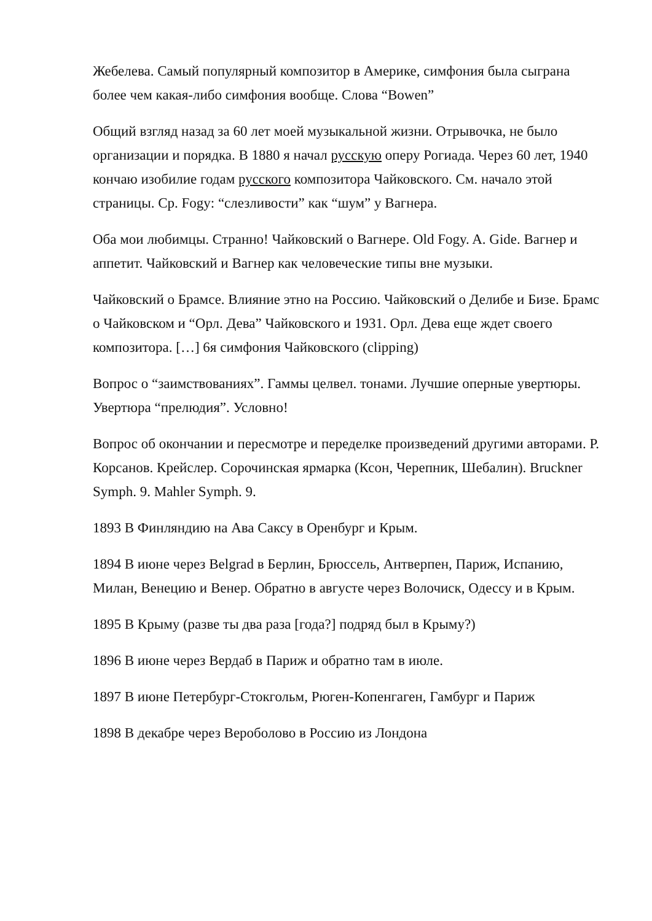Жебелева. Самый популярный композитор в Америке, симфония была сыграна более чем какая-либо симфония вообще. Слова “Bowen”
Общий взгляд назад за 60 лет моей музыкальной жизни. Отрывочка, не было организации и порядка. В 1880 я начал русскую оперу Рогиада. Через 60 лет, 1940 кончаю изобилие годам русского композитора Чайковского. См. начало этой страницы. Ср. Fogy: “слезливости” как “шум” у Вагнера.
Оба мои любимцы. Странно! Чайковский о Вагнере. Old Fogy. A. Gide. Вагнер и аппетит. Чайковский и Вагнер как человеческие типы вне музыки.
Чайковский о Брамсе. Влияние этно на Россию. Чайковский о Делибе и Бизе. Брамс о Чайковском и “Орл. Дева” Чайковского и 1931. Орл. Дева еще ждет своего композитора. […] 6я симфония Чайковского (clipping)
Вопрос о “заимствованиях”. Гаммы целвел. тонами. Лучшие оперные увертюры. Увертюра “прелюдия”. Условно!
Вопрос об окончании и пересмотре и переделке произведений другими авторами. Р. Корсанов. Крейслер. Сорочинская ярмарка (Ксон, Черепник, Шебалин). Bruckner Symph. 9. Mahler Symph. 9.
1893 В Финляндию на Ава Саксу в Оренбург и Крым.
1894 В июне через Belgrad в Берлин, Брюссель, Антверпен, Париж, Испанию, Милан, Венецию и Венер. Обратно в августе через Волочиск, Одессу и в Крым.
1895 В Крыму (разве ты два раза [года?] подряд был в Крыму?)
1896 В июне через Вердаб в Париж и обратно там в июле.
1897 В июне Петербург-Стокгольм, Рюген-Копенгаген, Гамбург и Париж
1898 В декабре через Вероболово в Россию из Лондона